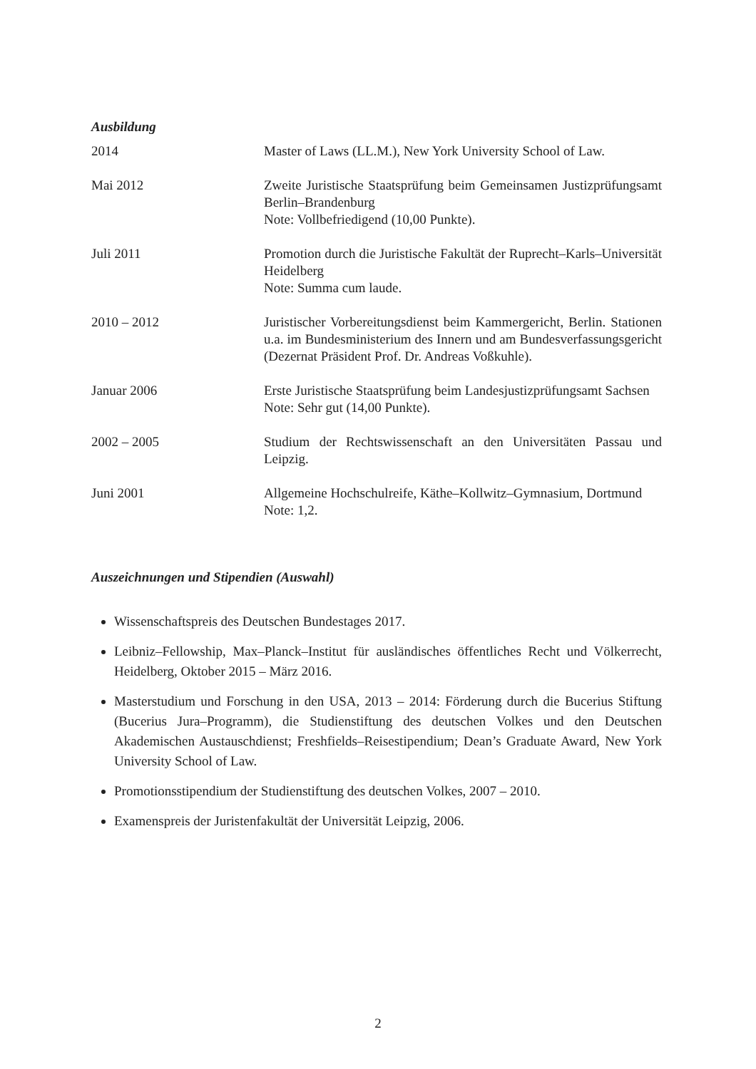Ausbildung
2014 Master of Laws (LL.M.), New York University School of Law.
Mai 2012 Zweite Juristische Staatsprüfung beim Gemeinsamen Justizprüfungsamt Berlin–Brandenburg
Note: Vollbefriedigend (10,00 Punkte).
Juli 2011 Promotion durch die Juristische Fakultät der Ruprecht–Karls–Universität Heidelberg
Note: Summa cum laude.
2010 – 2012 Juristischer Vorbereitungsdienst beim Kammergericht, Berlin. Stationen u.a. im Bundesministerium des Innern und am Bundesverfassungsgericht (Dezernat Präsident Prof. Dr. Andreas Voßkuhle).
Januar 2006 Erste Juristische Staatsprüfung beim Landesjustizprüfungsamt Sachsen
Note: Sehr gut (14,00 Punkte).
2002 – 2005 Studium der Rechtswissenschaft an den Universitäten Passau und Leipzig.
Juni 2001 Allgemeine Hochschulreife, Käthe–Kollwitz–Gymnasium, Dortmund
Note: 1,2.
Auszeichnungen und Stipendien (Auswahl)
Wissenschaftspreis des Deutschen Bundestages 2017.
Leibniz–Fellowship, Max–Planck–Institut für ausländisches öffentliches Recht und Völkerrecht, Heidelberg, Oktober 2015 – März 2016.
Masterstudium und Forschung in den USA, 2013 – 2014: Förderung durch die Bucerius Stiftung (Bucerius Jura–Programm), die Studienstiftung des deutschen Volkes und den Deutschen Akademischen Austauschdienst; Freshfields–Reisestipendium; Dean’s Graduate Award, New York University School of Law.
Promotionsstipendium der Studienstiftung des deutschen Volkes, 2007 – 2010.
Examenspreis der Juristenfakultät der Universität Leipzig, 2006.
2